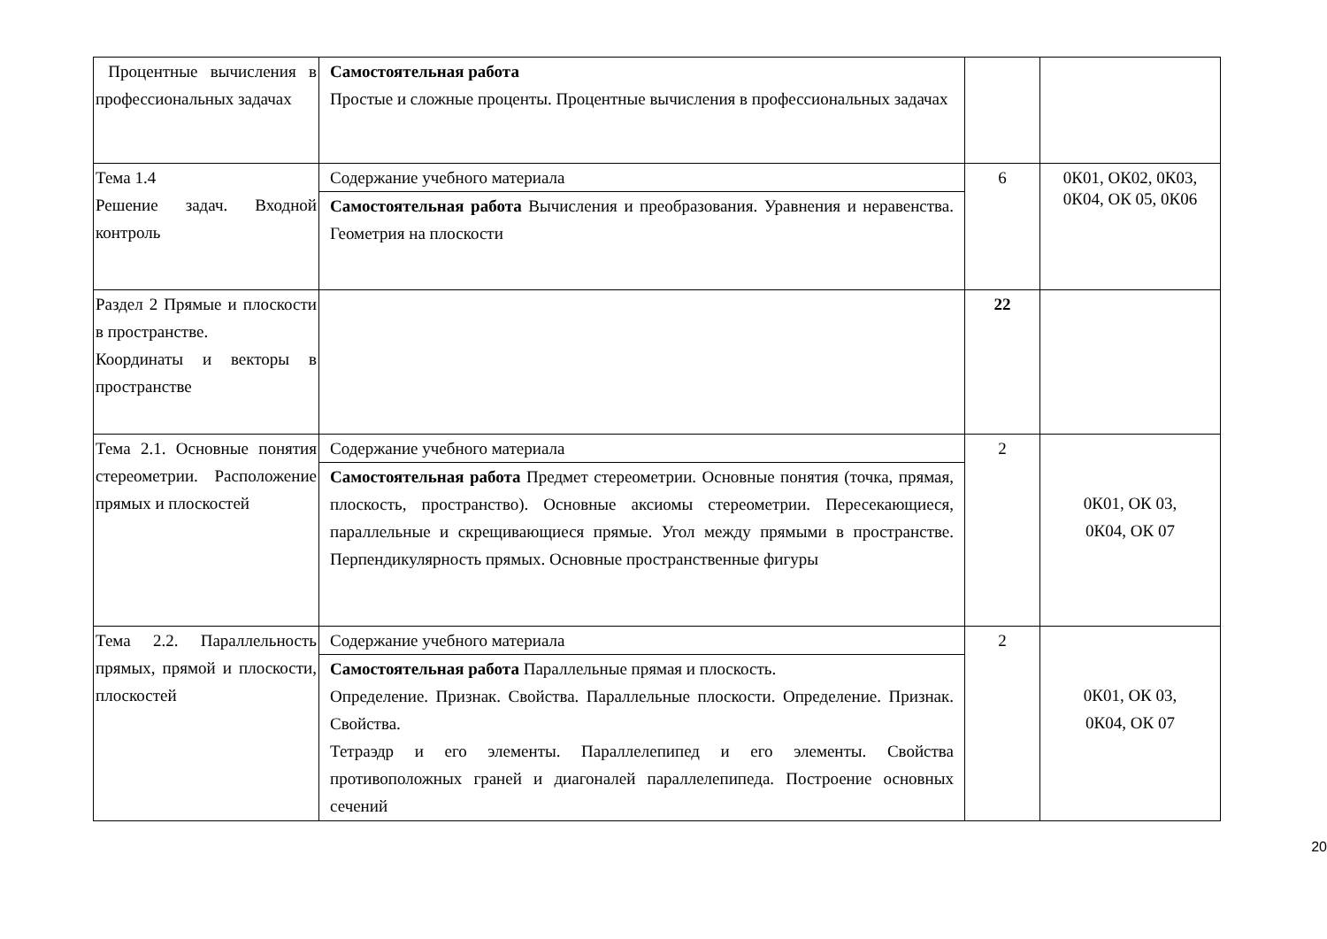| Процентные вычисления в профессиональных задачах | Самостоятельная работа Простые и сложные проценты. Процентные вычисления в профессиональных задачах | | |
| Тема 1.4 Решение задач. Входной контроль | Содержание учебного материала Самостоятельная работа Вычисления и преобразования. Уравнения и неравенства. Геометрия на плоскости | 6 | 0К01, ОК02, 0К03, 0К04, ОК 05, 0К06 |
| Раздел 2 Прямые и плоскости в пространстве. Координаты и векторы в пространстве | | 22 | |
| Тема 2.1. Основные понятия стереометрии. Расположение прямых и плоскостей | Содержание учебного материала Самостоятельная работа Предмет стереометрии. Основные понятия (точка, прямая, плоскость, пространство). Основные аксиомы стереометрии. Пересекающиеся, параллельные и скрещивающиеся прямые. Угол между прямыми в пространстве. Перпендикулярность прямых. Основные пространственные фигуры | 2 | 0К01, ОК 03, 0К04, ОК 07 |
| Тема 2.2. Параллельность прямых, прямой и плоскости, плоскостей | Содержание учебного материала Самостоятельная работа Параллельные прямая и плоскость. Определение. Признак. Свойства. Параллельные плоскости. Определение. Признак. Свойства. Тетраэдр и его элементы. Параллелепипед и его элементы. Свойства противоположных граней и диагоналей параллелепипеда. Построение основных сечений | 2 | 0К01, ОК 03, 0К04, ОК 07 |
20